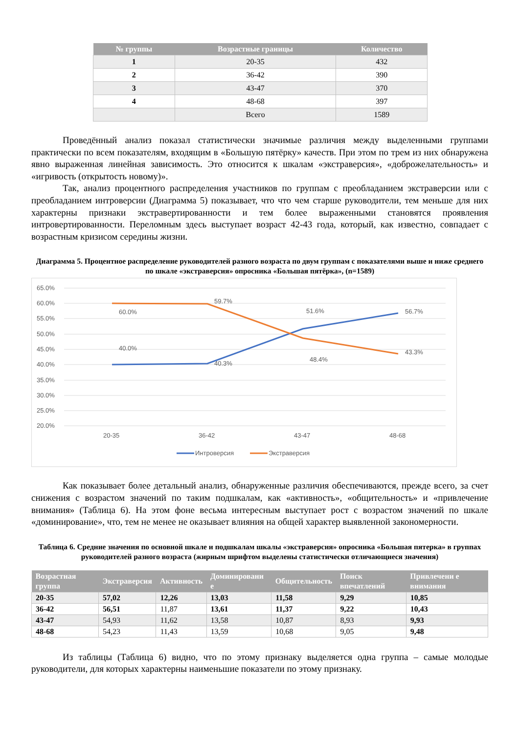| № группы | Возрастные границы | Количество |
| --- | --- | --- |
| 1 | 20-35 | 432 |
| 2 | 36-42 | 390 |
| 3 | 43-47 | 370 |
| 4 | 48-68 | 397 |
| | Всего | 1589 |
Проведённый анализ показал статистически значимые различия между выделенными группами практически по всем показателям, входящим в «Большую пятёрку» качеств. При этом по трем из них обнаружена явно выраженная линейная зависимость. Это относится к шкалам «экстраверсия», «доброжелательность» и «игривость (открытость новому)».
Так, анализ процентного распределения участников по группам с преобладанием экстраверсии или с преобладанием интроверсии (Диаграмма 5) показывает, что что чем старше руководители, тем меньше для них характерны признаки экстравертированности и тем более выраженными становятся проявления интровертированности. Переломным здесь выступает возраст 42-43 года, который, как известно, совпадает с возрастным кризисом середины жизни.
Диаграмма 5. Процентное распределение руководителей разного возраста по двум группам с показателями выше и ниже среднего по шкале «экстраверсия» опросника «Большая пятёрка», (n=1589)
65.0%
60.0%
55.0%
50.0%
45.0%
40.0%
35.0%
30.0%
25.0%
20.0%
60.0%
59.7%
51.6%
56.7%
40.0%
40.3%
48.4%
43.3%
20-35
36-42
43-47
48-68
Интроверсия
Экстраверсия
Как показывает более детальный анализ, обнаруженные различия обеспечиваются, прежде всего, за счет снижения с возрастом значений по таким подшкалам, как «активность», «общительность» и «привлечение внимания» (Таблица 6). На этом фоне весьма интересным выступает рост с возрастом значений по шкале «доминирование», что, тем не менее не оказывает влияния на общей характер выявленной закономерности.
Таблица 6. Средние значения по основной шкале и подшкалам шкалы «экстраверсия» опросника «Большая пятерка» в группах руководителей разного возраста (жирным шрифтом выделены статистически отличающиеся значения)
| Возрастная группа | Экстраверсия | Активность | Доминировани е | Общительность | Поиск впечатлений | Привлечени е внимания |
| --- | --- | --- | --- | --- | --- | --- |
| 20-35 | 57,02 | 12,26 | 13,03 | 11,58 | 9,29 | 10,85 |
| 36-42 | 56,51 | 11,87 | 13,61 | 11,37 | 9,22 | 10,43 |
| 43-47 | 54,93 | 11,62 | 13,58 | 10,87 | 8,93 | 9,93 |
| 48-68 | 54,23 | 11,43 | 13,59 | 10,68 | 9,05 | 9,48 |
Из таблицы (Таблица 6) видно, что по этому признаку выделяется одна группа – самые молодые руководители, для которых характерны наименьшие показатели по этому признаку.